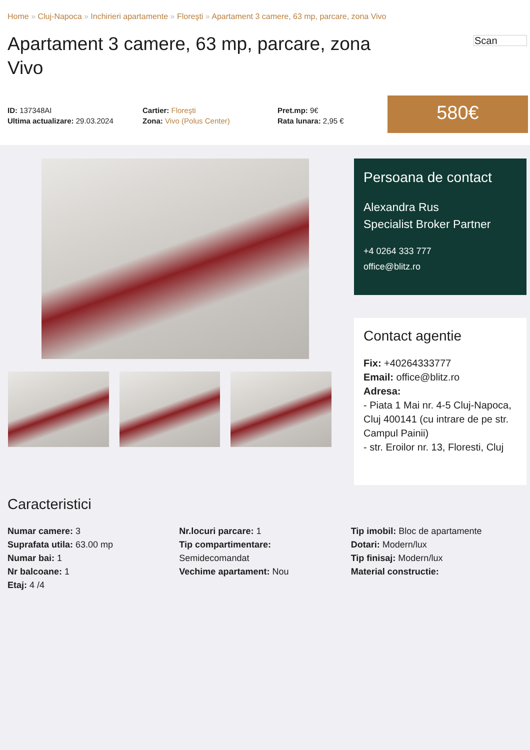Home » Cluj-Napoca » Inchirieri apartamente » Floreşti » Apartament 3 camere, 63 mp, parcare, zona Vivo
Apartament 3 camere, 63 mp, parcare, zona Vivo
Scan
ID: 137348AI
Ultima actualizare: 29.03.2024
Cartier: Floreşti
Zona: Vivo (Polus Center)
Pret.mp: 9€
Rata lunara: 2,95 €
580€
Persoana de contact
Alexandra Rus
Specialist Broker Partner
+4 0264 333 777
office@blitz.ro
Contact agentie
Fix: +40264333777
Email: office@blitz.ro
Adresa:
- Piata 1 Mai nr. 4-5 Cluj-Napoca, Cluj 400141 (cu intrare de pe str. Campul Painii)
- str. Eroilor nr. 13, Floresti, Cluj
Caracteristici
Numar camere: 3
Suprafata utila: 63.00 mp
Numar bai: 1
Nr balcoane: 1
Etaj: 4 /4
Nr.locuri parcare: 1
Tip compartimentare:
Semidecomandat
Vechime apartament: Nou
Tip imobil: Bloc de apartamente
Dotari: Modern/lux
Tip finisaj: Modern/lux
Material constructie: